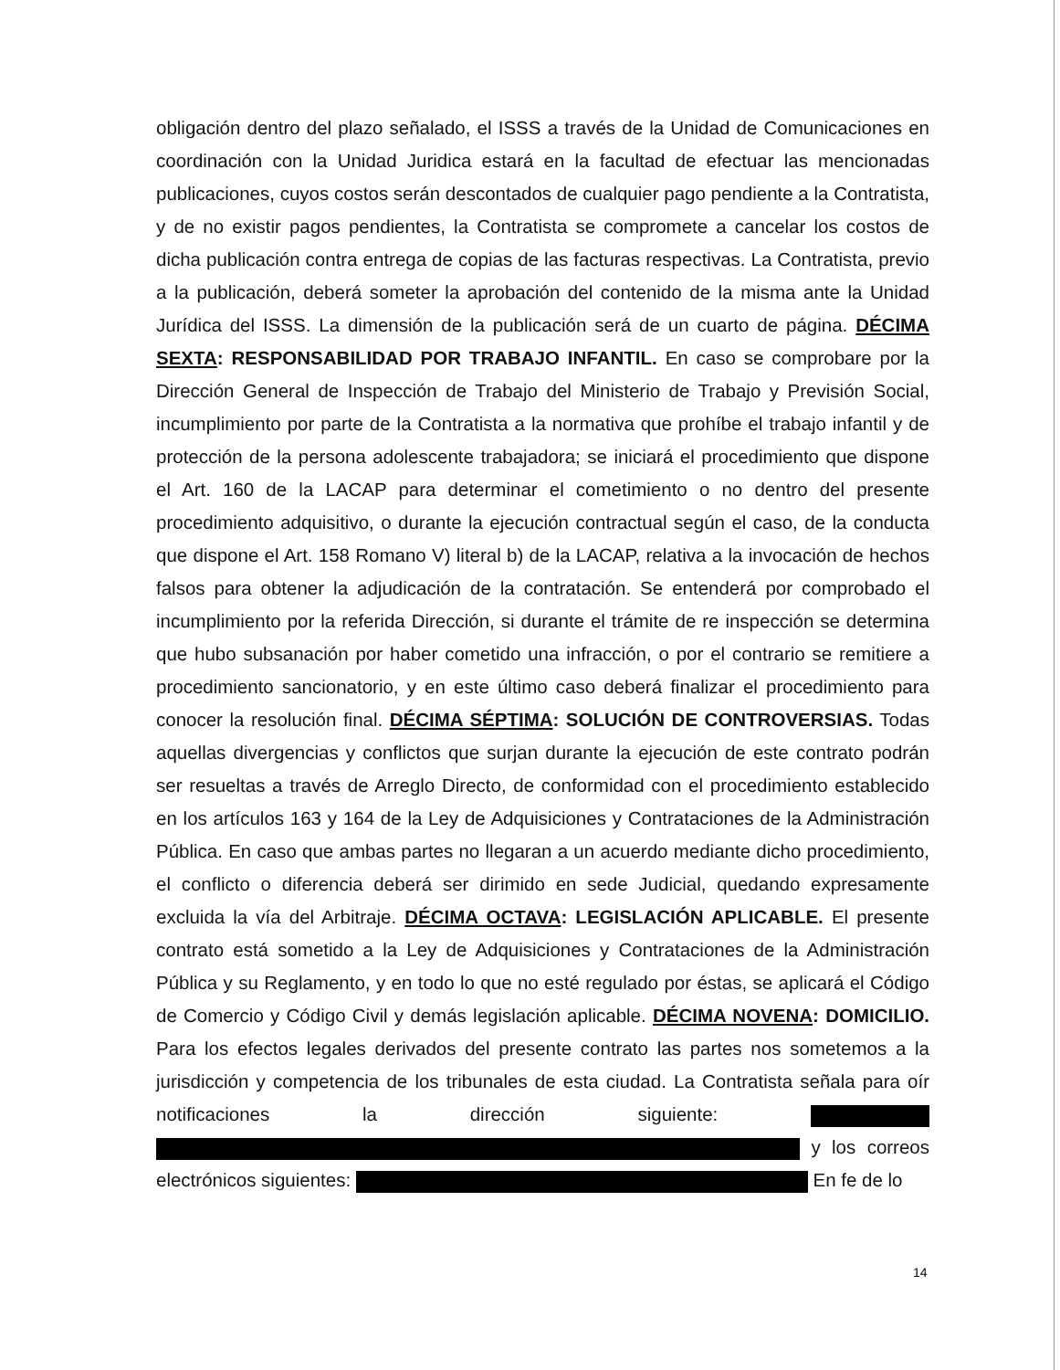obligación dentro del plazo señalado, el ISSS a través de la Unidad de Comunicaciones en coordinación con la Unidad Juridica estará en la facultad de efectuar las mencionadas publicaciones, cuyos costos serán descontados de cualquier pago pendiente a la Contratista, y de no existir pagos pendientes, la Contratista se compromete a cancelar los costos de dicha publicación contra entrega de copias de las facturas respectivas. La Contratista, previo a la publicación, deberá someter la aprobación del contenido de la misma ante la Unidad Jurídica del ISSS. La dimensión de la publicación será de un cuarto de página. DÉCIMA SEXTA: RESPONSABILIDAD POR TRABAJO INFANTIL. En caso se comprobare por la Dirección General de Inspección de Trabajo del Ministerio de Trabajo y Previsión Social, incumplimiento por parte de la Contratista a la normativa que prohíbe el trabajo infantil y de protección de la persona adolescente trabajadora; se iniciará el procedimiento que dispone el Art. 160 de la LACAP para determinar el cometimiento o no dentro del presente procedimiento adquisitivo, o durante la ejecución contractual según el caso, de la conducta que dispone el Art. 158 Romano V) literal b) de la LACAP, relativa a la invocación de hechos falsos para obtener la adjudicación de la contratación. Se entenderá por comprobado el incumplimiento por la referida Dirección, si durante el trámite de re inspección se determina que hubo subsanación por haber cometido una infracción, o por el contrario se remitiere a procedimiento sancionatorio, y en este último caso deberá finalizar el procedimiento para conocer la resolución final. DÉCIMA SÉPTIMA: SOLUCIÓN DE CONTROVERSIAS. Todas aquellas divergencias y conflictos que surjan durante la ejecución de este contrato podrán ser resueltas a través de Arreglo Directo, de conformidad con el procedimiento establecido en los artículos 163 y 164 de la Ley de Adquisiciones y Contrataciones de la Administración Pública. En caso que ambas partes no llegaran a un acuerdo mediante dicho procedimiento, el conflicto o diferencia deberá ser dirimido en sede Judicial, quedando expresamente excluida la vía del Arbitraje. DÉCIMA OCTAVA: LEGISLACIÓN APLICABLE. El presente contrato está sometido a la Ley de Adquisiciones y Contrataciones de la Administración Pública y su Reglamento, y en todo lo que no esté regulado por éstas, se aplicará el Código de Comercio y Código Civil y demás legislación aplicable. DÉCIMA NOVENA: DOMICILIO. Para los efectos legales derivados del presente contrato las partes nos sometemos a la jurisdicción y competencia de los tribunales de esta ciudad. La Contratista señala para oír notificaciones la dirección siguiente: y los correos electrónicos siguientes: En fe de lo
14